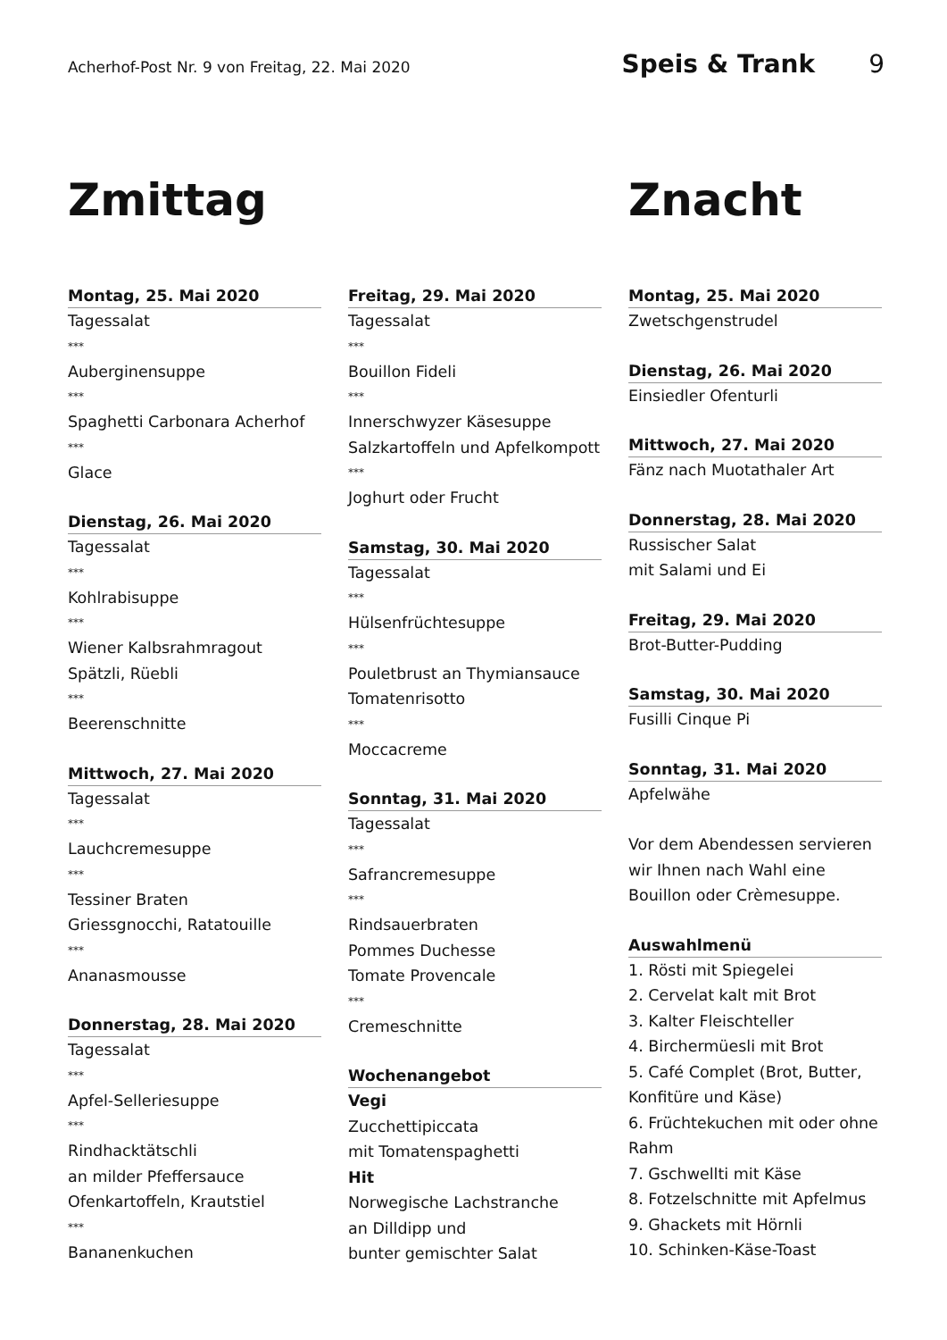Acherhof-Post Nr. 9 von Freitag, 22. Mai 2020 Speis & Trank 9
Zmittag
Montag, 25. Mai 2020
Tagessalat
***
Auberginensuppe
***
Spaghetti Carbonara Acherhof
***
Glace
Dienstag, 26. Mai 2020
Tagessalat
***
Kohlrabisuppe
***
Wiener Kalbsrahmragout
Spätzli, Rüebli
***
Beerenschnitte
Mittwoch, 27. Mai 2020
Tagessalat
***
Lauchcremesuppe
***
Tessiner Braten
Griessgnocchi, Ratatouille
***
Ananasmousse
Donnerstag, 28. Mai 2020
Tagessalat
***
Apfel-Selleriesuppe
***
Rindhacktätschli
an milder Pfeffersauce
Ofenkartoffeln, Krautstiel
***
Bananenkuchen
Freitag, 29. Mai 2020
Tagessalat
***
Bouillon Fideli
***
Innerschwyzer Käsesuppe
Salzkartoffeln und Apfelkompott
***
Joghurt oder Frucht
Samstag, 30. Mai 2020
Tagessalat
***
Hülsenfrüchtesuppe
***
Pouletbrust an Thymiansauce
Tomatenrisotto
***
Moccacreme
Sonntag, 31. Mai 2020
Tagessalat
***
Safrancremesuppe
***
Rindsauerbraten
Pommes Duchesse
Tomate Provencale
***
Cremeschnitte
Wochenangebot
Vegi
Zucchettipiccata
mit Tomatenspaghetti
Hit
Norwegische Lachstranche
an Dilldipp und
bunter gemischter Salat
Znacht
Montag, 25. Mai 2020
Zwetschgenstrudel
Dienstag, 26. Mai 2020
Einsiedler Ofenturli
Mittwoch, 27. Mai 2020
Fänz nach Muotathaler Art
Donnerstag, 28. Mai 2020
Russischer Salat
mit Salami und Ei
Freitag, 29. Mai 2020
Brot-Butter-Pudding
Samstag, 30. Mai 2020
Fusilli Cinque Pi
Sonntag, 31. Mai 2020
Apfelwähe
Vor dem Abendessen servieren wir Ihnen nach Wahl eine Bouillon oder Crèmesuppe.
Auswahlmenü
1. Rösti mit Spiegelei
2. Cervelat kalt mit Brot
3. Kalter Fleischteller
4. Birchermüesli mit Brot
5. Café Complet (Brot, Butter, Konfitüre und Käse)
6. Früchtekuchen mit oder ohne Rahm
7. Gschwellti mit Käse
8. Fotzelschnitte mit Apfelmus
9. Ghackets mit Hörnli
10. Schinken-Käse-Toast